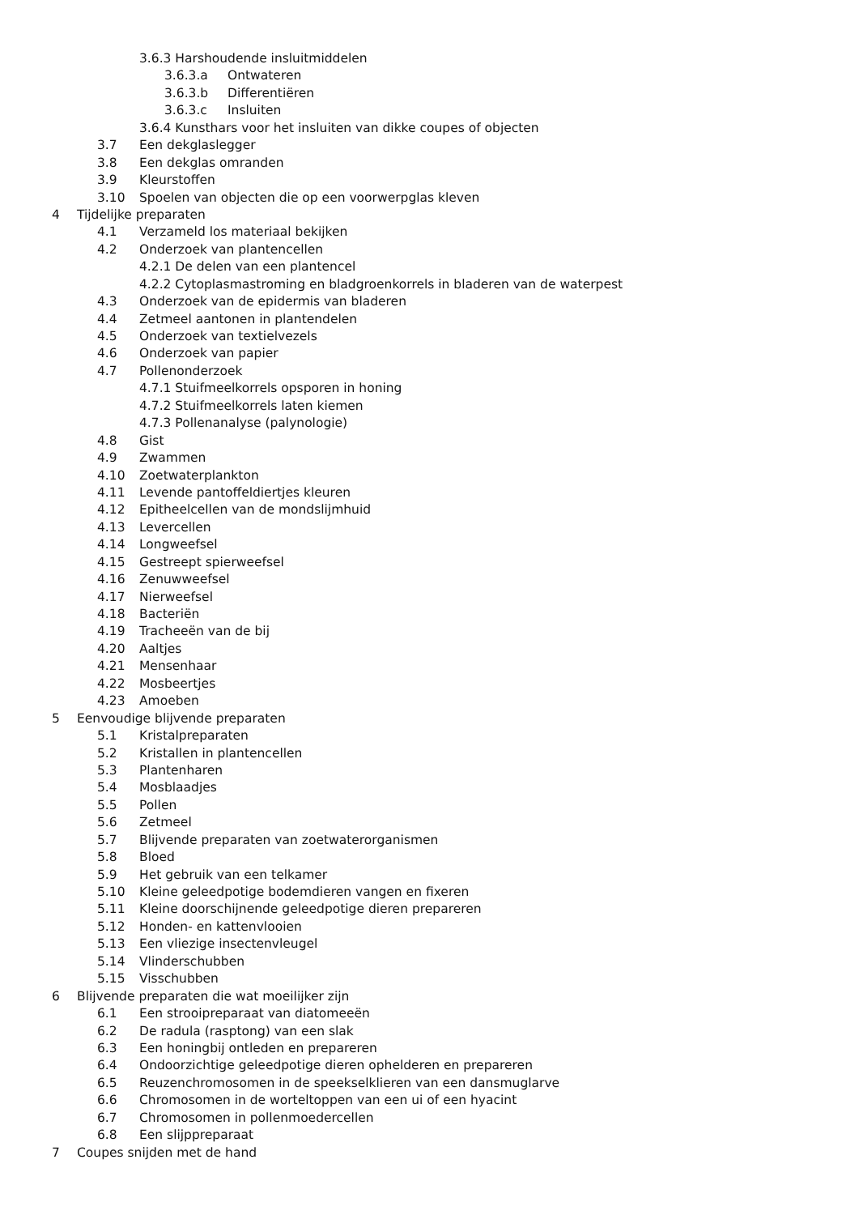3.6.3 Harshoudende insluitmiddelen
3.6.3.a Ontwateren
3.6.3.b Differentiëren
3.6.3.c Insluiten
3.6.4 Kunsthars voor het insluiten van dikke coupes of objecten
3.7 Een dekglaslegger
3.8 Een dekglas omranden
3.9 Kleurstoffen
3.10 Spoelen van objecten die op een voorwerpglas kleven
4 Tijdelijke preparaten
4.1 Verzameld los materiaal bekijken
4.2 Onderzoek van plantencellen
4.2.1 De delen van een plantencel
4.2.2 Cytoplasmastroming en bladgroenkorrels in bladeren van de waterpest
4.3 Onderzoek van de epidermis van bladeren
4.4 Zetmeel aantonen in plantendelen
4.5 Onderzoek van textielvezels
4.6 Onderzoek van papier
4.7 Pollenonderzoek
4.7.1 Stuifmeelkorrels opsporen in honing
4.7.2 Stuifmeelkorrels laten kiemen
4.7.3 Pollenanalyse (palynologie)
4.8 Gist
4.9 Zwammen
4.10 Zoetwaterplankton
4.11 Levende pantoffeldiertjes kleuren
4.12 Epitheelcellen van de mondslijmhuid
4.13 Levercellen
4.14 Longweefsel
4.15 Gestreept spierweefsel
4.16 Zenuwweefsel
4.17 Nierweefsel
4.18 Bacteriën
4.19 Tracheeën van de bij
4.20 Aaltjes
4.21 Mensenhaar
4.22 Mosbeertjes
4.23 Amoeben
5 Eenvoudige blijvende preparaten
5.1 Kristalpreparaten
5.2 Kristallen in plantencellen
5.3 Plantenharen
5.4 Mosblaadjes
5.5 Pollen
5.6 Zetmeel
5.7 Blijvende preparaten van zoetwaterorganismen
5.8 Bloed
5.9 Het gebruik van een telkamer
5.10 Kleine geleedpotige bodemdieren vangen en fixeren
5.11 Kleine doorschijnende geleedpotige dieren prepareren
5.12 Honden- en kattenvlooien
5.13 Een vliezige insectenvleugel
5.14 Vlinderschubben
5.15 Visschubben
6 Blijvende preparaten die wat moeilijker zijn
6.1 Een strooipreparaat van diatomeeën
6.2 De radula (rasptong) van een slak
6.3 Een honingbij ontleden en prepareren
6.4 Ondoorzichtige geleedpotige dieren ophelderen en prepareren
6.5 Reuzenchromosomen in de speekselklieren van een dansmuglarve
6.6 Chromosomen in de worteltoppen van een ui of een hyacint
6.7 Chromosomen in pollenmoedercellen
6.8 Een slijppreparaat
7 Coupes snijden met de hand